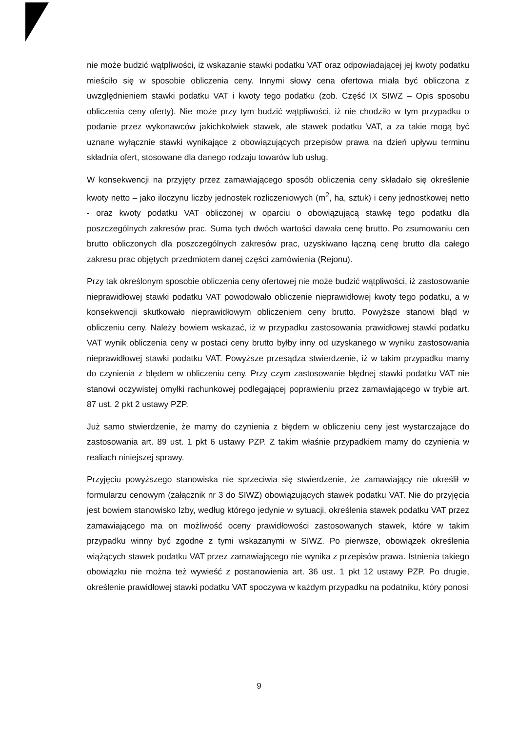nie może budzić wątpliwości, iż wskazanie stawki podatku VAT oraz odpowiadającej jej kwoty podatku mieściło się w sposobie obliczenia ceny. Innymi słowy cena ofertowa miała być obliczona z uwzględnieniem stawki podatku VAT i kwoty tego podatku (zob. Część IX SIWZ – Opis sposobu obliczenia ceny oferty). Nie może przy tym budzić wątpliwości, iż nie chodziło w tym przypadku o podanie przez wykonawców jakichkolwiek stawek, ale stawek podatku VAT, a za takie mogą być uznane wyłącznie stawki wynikające z obowiązujących przepisów prawa na dzień upływu terminu składnia ofert, stosowane dla danego rodzaju towarów lub usług.
W konsekwencji na przyjęty przez zamawiającego sposób obliczenia ceny składało się określenie kwoty netto – jako iloczynu liczby jednostek rozliczeniowych (m<sup>2</sup>, ha, sztuk) i ceny jednostkowej netto - oraz kwoty podatku VAT obliczonej w oparciu o obowiązującą stawkę tego podatku dla poszczególnych zakresów prac. Suma tych dwóch wartości dawała cenę brutto. Po zsumowaniu cen brutto obliczonych dla poszczególnych zakresów prac, uzyskiwano łączną cenę brutto dla całego zakresu prac objętych przedmiotem danej części zamówienia (Rejonu).
Przy tak określonym sposobie obliczenia ceny ofertowej nie może budzić wątpliwości, iż zastosowanie nieprawidłowej stawki podatku VAT powodowało obliczenie nieprawidłowej kwoty tego podatku, a w konsekwencji skutkowało nieprawidłowym obliczeniem ceny brutto. Powyższe stanowi błąd w obliczeniu ceny. Należy bowiem wskazać, iż w przypadku zastosowania prawidłowej stawki podatku VAT wynik obliczenia ceny w postaci ceny brutto byłby inny od uzyskanego w wyniku zastosowania nieprawidłowej stawki podatku VAT. Powyższe przesądza stwierdzenie, iż w takim przypadku mamy do czynienia z błędem w obliczeniu ceny. Przy czym zastosowanie błędnej stawki podatku VAT nie stanowi oczywistej omyłki rachunkowej podlegającej poprawieniu przez zamawiającego w trybie art. 87 ust. 2 pkt 2 ustawy PZP.
Już samo stwierdzenie, że mamy do czynienia z błędem w obliczeniu ceny jest wystarczające do zastosowania art. 89 ust. 1 pkt 6 ustawy PZP. Z takim właśnie przypadkiem mamy do czynienia w realiach niniejszej sprawy.
Przyjęciu powyższego stanowiska nie sprzeciwia się stwierdzenie, że zamawiający nie określił w formularzu cenowym (załącznik nr 3 do SIWZ) obowiązujących stawek podatku VAT. Nie do przyjęcia jest bowiem stanowisko Izby, według którego jedynie w sytuacji, określenia stawek podatku VAT przez zamawiającego ma on możliwość oceny prawidłowości zastosowanych stawek, które w takim przypadku winny być zgodne z tymi wskazanymi w SIWZ. Po pierwsze, obowiązek określenia wiążących stawek podatku VAT przez zamawiającego nie wynika z przepisów prawa. Istnienia takiego obowiązku nie można też wywieść z postanowienia art. 36 ust. 1 pkt 12 ustawy PZP. Po drugie, określenie prawidłowej stawki podatku VAT spoczywa w każdym przypadku na podatniku, który ponosi
9